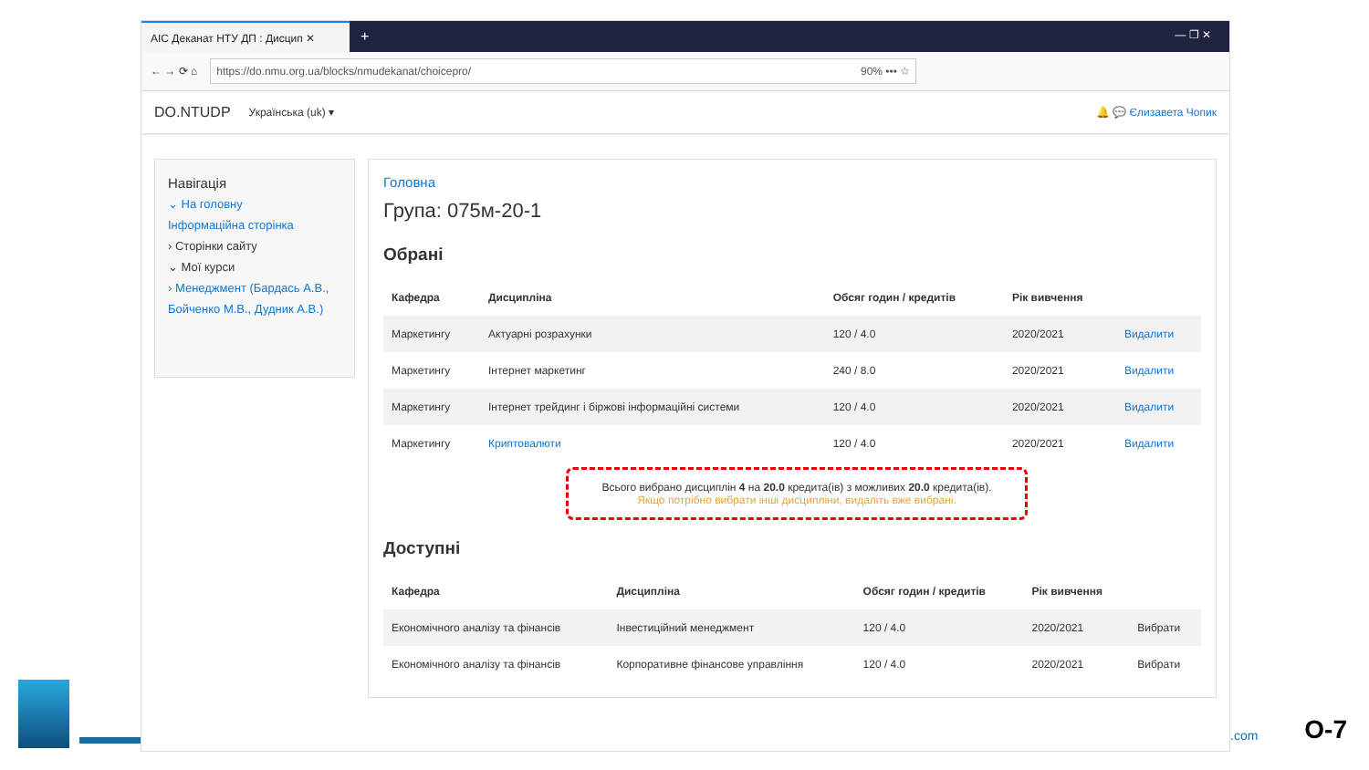АІС Деканат НТУ ДП : Дисцип ✕
+
— ❐ ✕
← → ⟳ ⌂
https://do.nmu.org.ua/blocks/nmudekanat/choicepro/ 90% ••• ☆
DO.NTUDP Українська (uk) ▾ 🔔 💬 Єлизавета Чопик
Навігація
⌄ На головну
Інформаційна сторінка
› Сторінки сайту
⌄ Мої курси
› Менеджмент (Бардась А.В., Бойченко М.В., Дудник А.В.)
Головна
Група: 075м-20-1
Обрані
| Кафедра | Дисципліна | Обсяг годин / кредитів | Рік вивчення | |
| --- | --- | --- | --- | --- |
| Маркетингу | Актуарні розрахунки | 120 / 4.0 | 2020/2021 | Видалити |
| Маркетингу | Інтернет маркетинг | 240 / 8.0 | 2020/2021 | Видалити |
| Маркетингу | Інтернет трейдинг і біржові інформаційні системи | 120 / 4.0 | 2020/2021 | Видалити |
| Маркетингу | Криптовалюти | 120 / 4.0 | 2020/2021 | Видалити |
Всього вибрано дисциплін 4 на 20.0 кредита(ів) з можливих 20.0 кредита(ів).
Якщо потрібно вибрати інші дисципліни, видаліть вже вибрані.
Доступні
| Кафедра | Дисципліна | Обсяг годин / кредитів | Рік вивчення | |
| --- | --- | --- | --- | --- |
| Економічного аналізу та фінансів | Інвестиційний менеджмент | 120 / 4.0 | 2020/2021 | Вибрати |
| Економічного аналізу та фінансів | Корпоративне фінансове управління | 120 / 4.0 | 2020/2021 | Вибрати |
.com O-7